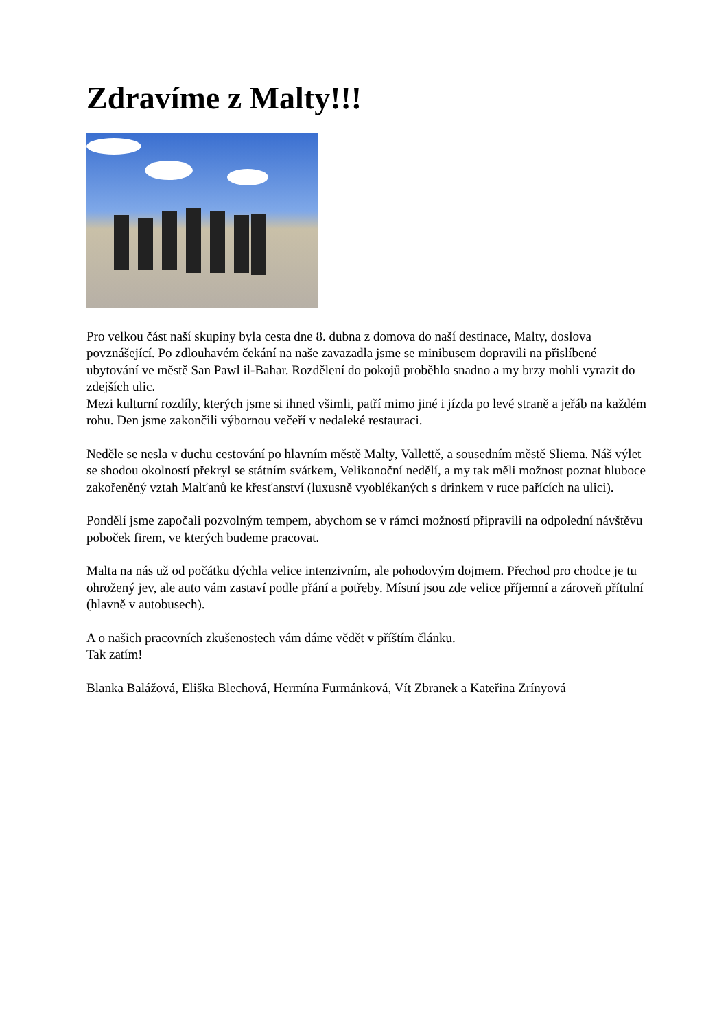Zdravíme z Malty!!!
Pro velkou část naší skupiny byla cesta dne 8. dubna z domova do naší destinace, Malty, doslova povznášející. Po zdlouhavém čekání na naše zavazadla jsme se minibusem dopravili na přislíbené ubytování ve městě San Pawl il-Baħar. Rozdělení do pokojů proběhlo snadno a my brzy mohli vyrazit do zdejších ulic.
Mezi kulturní rozdíly, kterých jsme si ihned všimli, patří mimo jiné i jízda po levé straně a jeřáb na každém rohu. Den jsme zakončili výbornou večeří v nedaleké restauraci.
Neděle se nesla v duchu cestování po hlavním městě Malty, Vallettě, a sousedním městě Sliema. Náš výlet se shodou okolností překryl se státním svátkem, Velikonoční nedělí, a my tak měli možnost poznat hluboce zakořeněný vztah Malťanů ke křesťanství (luxusně vyoblékaných s drinkem v ruce pařících na ulici).
Pondělí jsme započali pozvolným tempem, abychom se v rámci možností připravili na odpolední návštěvu poboček firem, ve kterých budeme pracovat.
Malta na nás už od počátku dýchla velice intenzivním, ale pohodovým dojmem. Přechod pro chodce je tu ohrožený jev, ale auto vám zastaví podle přání a potřeby. Místní jsou zde velice příjemní a zároveň přítulní (hlavně v autobusech).
A o našich pracovních zkušenostech vám dáme vědět v příštím článku.
Tak zatím!
Blanka Balážová, Eliška Blechová, Hermína Furmánková, Vít Zbranek a Kateřina Zrínyová